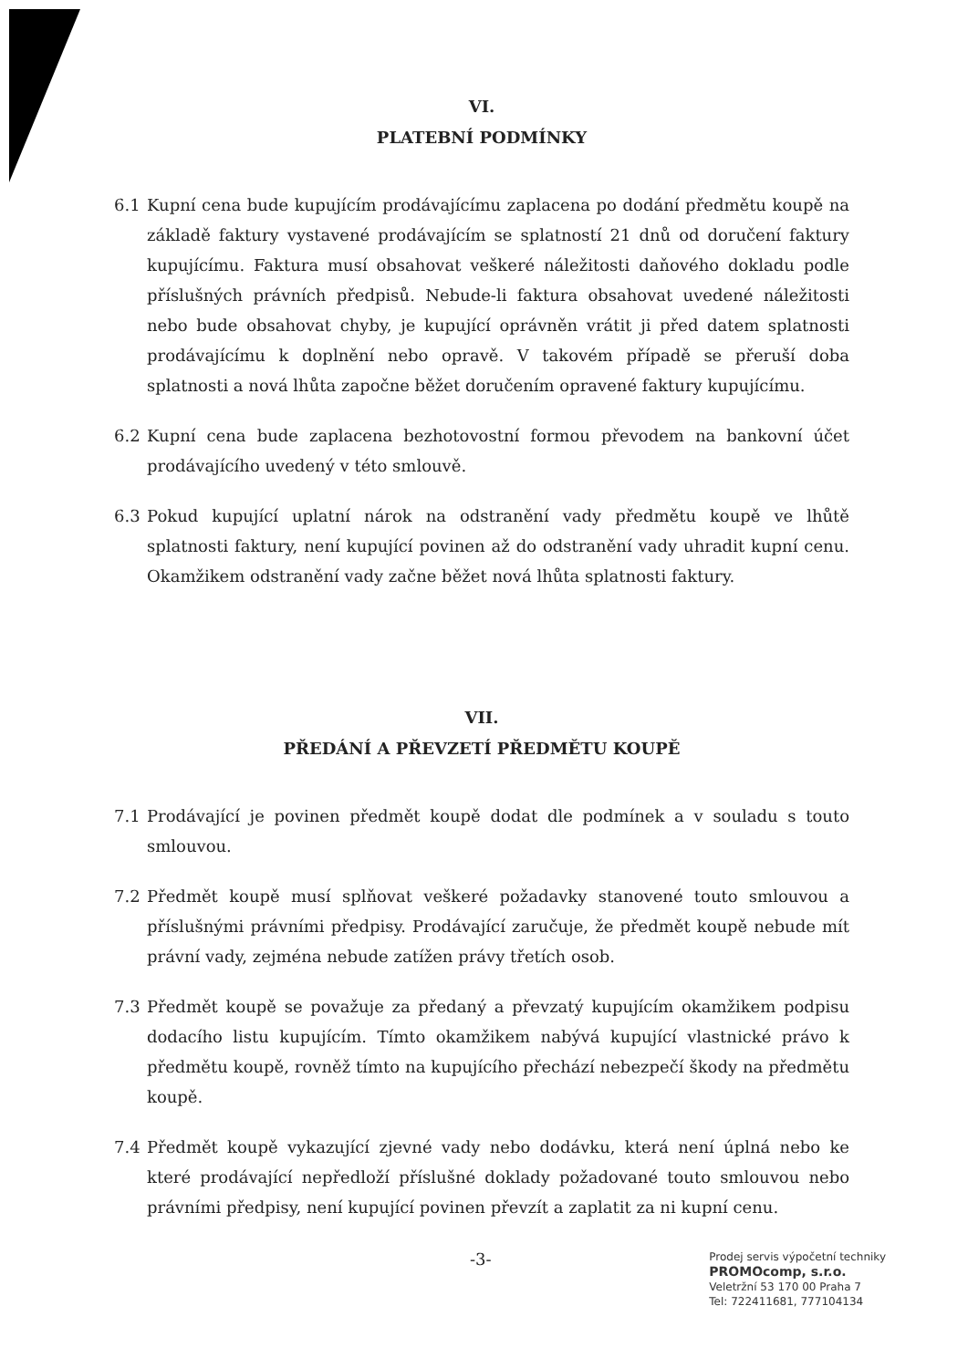VI.
PLATEBNÍ PODMÍNKY
6.1 Kupní cena bude kupujícím prodávajícímu zaplacena po dodání předmětu koupě na základě faktury vystavené prodávajícím se splatností 21 dnů od doručení faktury kupujícímu. Faktura musí obsahovat veškeré náležitosti daňového dokladu podle příslušných právních předpisů. Nebude-li faktura obsahovat uvedené náležitosti nebo bude obsahovat chyby, je kupující oprávněn vrátit ji před datem splatnosti prodávajícímu k doplnění nebo opravě. V takovém případě se přeruší doba splatnosti a nová lhůta započne běžet doručením opravené faktury kupujícímu.
6.2 Kupní cena bude zaplacena bezhotovostní formou převodem na bankovní účet prodávajícího uvedený v této smlouvě.
6.3 Pokud kupující uplatní nárok na odstranění vady předmětu koupě ve lhůtě splatnosti faktury, není kupující povinen až do odstranění vady uhradit kupní cenu. Okamžikem odstranění vady začne běžet nová lhůta splatnosti faktury.
VII.
PŘEDÁNÍ A PŘEVZETÍ PŘEDMĚTU KOUPĚ
7.1 Prodávající je povinen předmět koupě dodat dle podmínek a v souladu s touto smlouvou.
7.2 Předmět koupě musí splňovat veškeré požadavky stanovené touto smlouvou a příslušnými právními předpisy. Prodávající zaručuje, že předmět koupě nebude mít právní vady, zejména nebude zatížen právy třetích osob.
7.3 Předmět koupě se považuje za předaný a převzatý kupujícím okamžikem podpisu dodacího listu kupujícím. Tímto okamžikem nabývá kupující vlastnické právo k předmětu koupě, rovněž tímto na kupujícího přechází nebezpečí škody na předmětu koupě.
7.4 Předmět koupě vykazující zjevné vady nebo dodávku, která není úplná nebo ke které prodávající nepředloží příslušné doklady požadované touto smlouvou nebo právními předpisy, není kupující povinen převzít a zaplatit za ni kupní cenu.
-3-
Prodej servis výpočetní techniky
PROMOcomp, s.r.o.
Veletržní 53 170 00 Praha 7
Tel: 722411681, 777104134